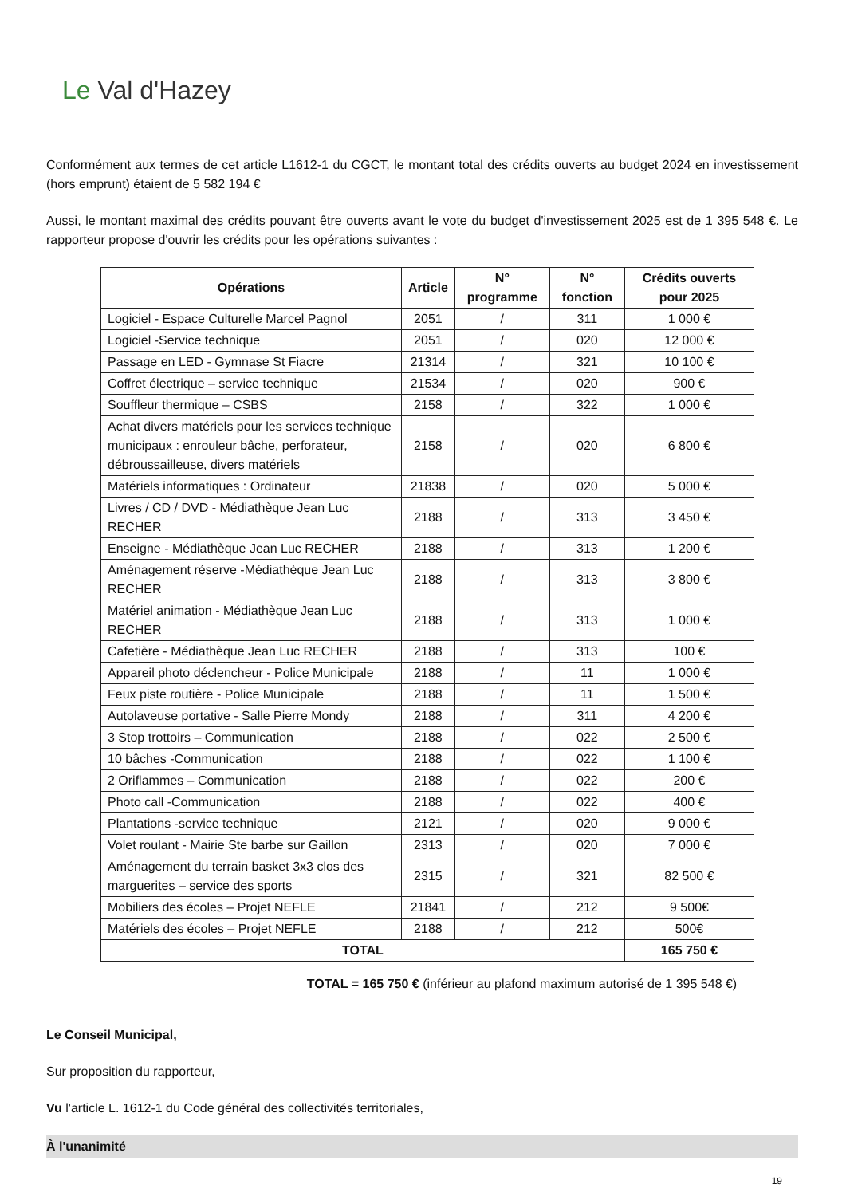Le Val d'Hazey
Conformément aux termes de cet article L1612-1 du CGCT, le montant total des crédits ouverts au budget 2024 en investissement (hors emprunt) étaient de 5 582 194 €
Aussi, le montant maximal des crédits pouvant être ouverts avant le vote du budget d'investissement 2025 est de 1 395 548 €. Le rapporteur propose d'ouvrir les crédits pour les opérations suivantes :
| Opérations | Article | N° programme | N° fonction | Crédits ouverts pour 2025 |
| --- | --- | --- | --- | --- |
| Logiciel - Espace Culturelle Marcel Pagnol | 2051 | / | 311 | 1 000 € |
| Logiciel -Service technique | 2051 | / | 020 | 12 000 € |
| Passage en LED - Gymnase St Fiacre | 21314 | / | 321 | 10 100 € |
| Coffret électrique – service technique | 21534 | / | 020 | 900 € |
| Souffleur thermique – CSBS | 2158 | / | 322 | 1 000 € |
| Achat divers matériels pour les services technique municipaux : enrouleur bâche, perforateur, débroussailleuse, divers matériels | 2158 | / | 020 | 6 800 € |
| Matériels informatiques : Ordinateur | 21838 | / | 020 | 5 000 € |
| Livres / CD / DVD - Médiathèque Jean Luc RECHER | 2188 | / | 313 | 3 450 € |
| Enseigne - Médiathèque Jean Luc RECHER | 2188 | / | 313 | 1 200 € |
| Aménagement réserve -Médiathèque Jean Luc RECHER | 2188 | / | 313 | 3 800 € |
| Matériel animation - Médiathèque Jean Luc RECHER | 2188 | / | 313 | 1 000 € |
| Cafetière - Médiathèque Jean Luc RECHER | 2188 | / | 313 | 100 € |
| Appareil photo déclencheur - Police Municipale | 2188 | / | 11 | 1 000 € |
| Feux piste routière - Police Municipale | 2188 | / | 11 | 1 500 € |
| Autolaveuse portative - Salle Pierre Mondy | 2188 | / | 311 | 4 200 € |
| 3 Stop trottoirs – Communication | 2188 | / | 022 | 2 500 € |
| 10 bâches -Communication | 2188 | / | 022 | 1 100 € |
| 2 Oriflammes – Communication | 2188 | / | 022 | 200 € |
| Photo call -Communication | 2188 | / | 022 | 400 € |
| Plantations -service technique | 2121 | / | 020 | 9 000 € |
| Volet roulant - Mairie Ste barbe sur Gaillon | 2313 | / | 020 | 7 000 € |
| Aménagement du terrain basket 3x3 clos des marguerites – service des sports | 2315 | / | 321 | 82 500 € |
| Mobiliers des écoles – Projet NEFLE | 21841 | / | 212 | 9 500€ |
| Matériels des écoles – Projet NEFLE | 2188 | / | 212 | 500€ |
| TOTAL | | | | 165 750 € |
TOTAL = 165 750 € (inférieur au plafond maximum autorisé de 1 395 548 €)
Le Conseil Municipal,
Sur proposition du rapporteur,
Vu l'article L. 1612-1 du Code général des collectivités territoriales,
À l'unanimité
19